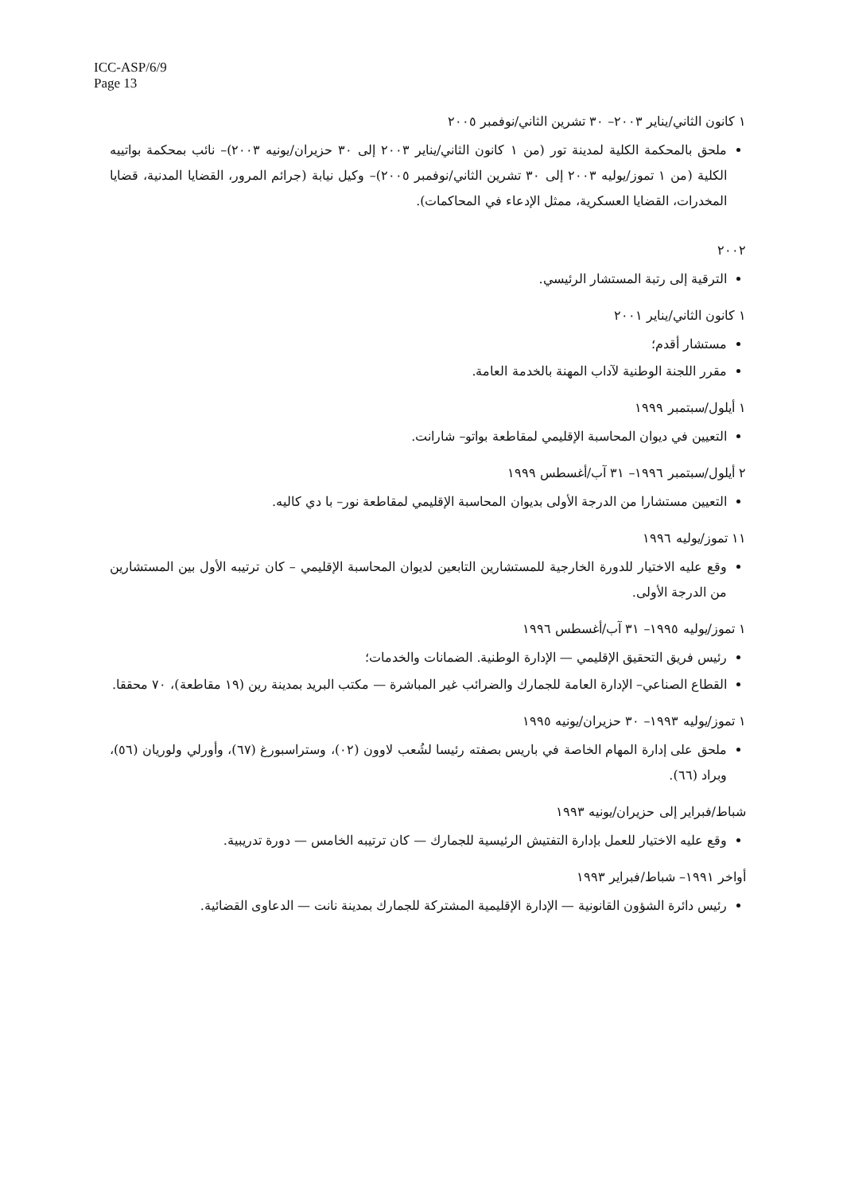ICC-ASP/6/9
Page 13
١ كانون الثاني/يناير ٢٠٠٣– ٣٠ تشرين الثاني/نوفمبر ٢٠٠٥
ملحق بالمحكمة الكلية لمدينة تور (من ١ كانون الثاني/يناير ٢٠٠٣ إلى ٣٠ حزيران/يونيه ٢٠٠٣)– نائب بمحكمة بواتييه الكلية (من ١ تموز/يوليه ٢٠٠٣ إلى ٣٠ تشرين الثاني/نوفمبر ٢٠٠٥)– وكيل نيابة (جرائم المرور، القضايا المدنية، قضايا المخدرات، القضايا العسكرية، ممثل الإدعاء في المحاكمات).
٢٠٠٢
الترقية إلى رتبة المستشار الرئيسي.
١ كانون الثاني/يناير ٢٠٠١
مستشار أقدم؛
مقرر اللجنة الوطنية لآداب المهنة بالخدمة العامة.
١ أيلول/سبتمبر ١٩٩٩
التعيين في ديوان المحاسبة الإقليمي لمقاطعة بواتو– شارانت.
٢ أيلول/سبتمبر ١٩٩٦– ٣١ آب/أغسطس ١٩٩٩
التعيين مستشارا من الدرجة الأولى بديوان المحاسبة الإقليمي لمقاطعة نور– با دي كاليه.
١١ تموز/يوليه ١٩٩٦
وقع عليه الاختيار للدورة الخارجية للمستشارين التابعين لديوان المحاسبة الإقليمي – كان ترتيبه الأول بين المستشارين من الدرجة الأولى.
١ تموز/يوليه ١٩٩٥– ٣١ آب/أغسطس ١٩٩٦
رئيس فريق التحقيق الإقليمي — الإدارة الوطنية. الضمانات والخدمات؛
القطاع الصناعي– الإدارة العامة للجمارك والضرائب غير المباشرة — مكتب البريد بمدينة رين (١٩ مقاطعة)، ٧٠ محققا.
١ تموز/يوليه ١٩٩٣– ٣٠ حزيران/يونيه ١٩٩٥
ملحق على إدارة المهام الخاصة في باريس بصفته رئيسا لشُعب لاوون (٠٢)، وستراسبورغ (٦٧)، وأورلي ولوريان (٥٦)، وبراد (٦٦).
شباط/فبراير إلى حزيران/يونيه ١٩٩٣
وقع عليه الاختيار للعمل بإدارة التفتيش الرئيسية للجمارك — كان ترتيبه الخامس — دورة تدريبية.
أواخر ١٩٩١– شباط/فبراير ١٩٩٣
رئيس دائرة الشؤون القانونية — الإدارة الإقليمية المشتركة للجمارك بمدينة نانت — الدعاوى القضائية.